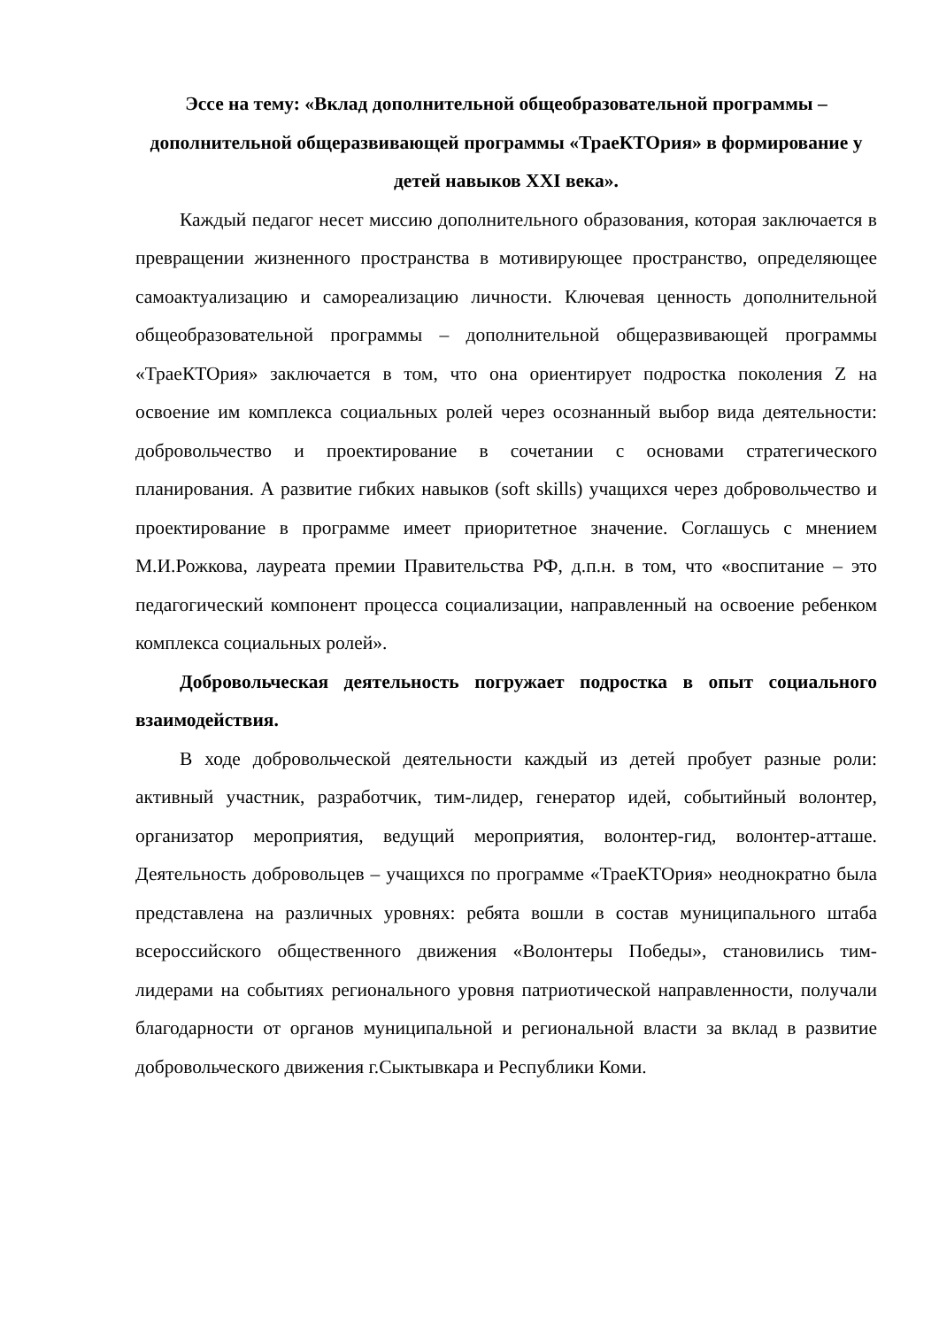Эссе на тему: «Вклад дополнительной общеобразовательной программы – дополнительной общеразвивающей программы «ТраеКТОрия» в формирование у детей навыков XXI века».
Каждый педагог несет миссию дополнительного образования, которая заключается в превращении жизненного пространства в мотивирующее пространство, определяющее самоактуализацию и самореализацию личности. Ключевая ценность дополнительной общеобразовательной программы – дополнительной общеразвивающей программы «ТраеКТОрия» заключается в том, что она ориентирует подростка поколения Z на освоение им комплекса социальных ролей через осознанный выбор вида деятельности: добровольчество и проектирование в сочетании с основами стратегического планирования. А развитие гибких навыков (soft skills) учащихся через добровольчество и проектирование в программе имеет приоритетное значение. Соглашусь с мнением М.И.Рожкова, лауреата премии Правительства РФ, д.п.н. в том, что «воспитание – это педагогический компонент процесса социализации, направленный на освоение ребенком комплекса социальных ролей».
Добровольческая деятельность погружает подростка в опыт социального взаимодействия.
В ходе добровольческой деятельности каждый из детей пробует разные роли: активный участник, разработчик, тим-лидер, генератор идей, событийный волонтер, организатор мероприятия, ведущий мероприятия, волонтер-гид, волонтер-атташе. Деятельность добровольцев – учащихся по программе «ТраеКТОрия» неоднократно была представлена на различных уровнях: ребята вошли в состав муниципального штаба всероссийского общественного движения «Волонтеры Победы», становились тим-лидерами на событиях регионального уровня патриотической направленности, получали благодарности от органов муниципальной и региональной власти за вклад в развитие добровольческого движения г.Сыктывкара и Республики Коми.